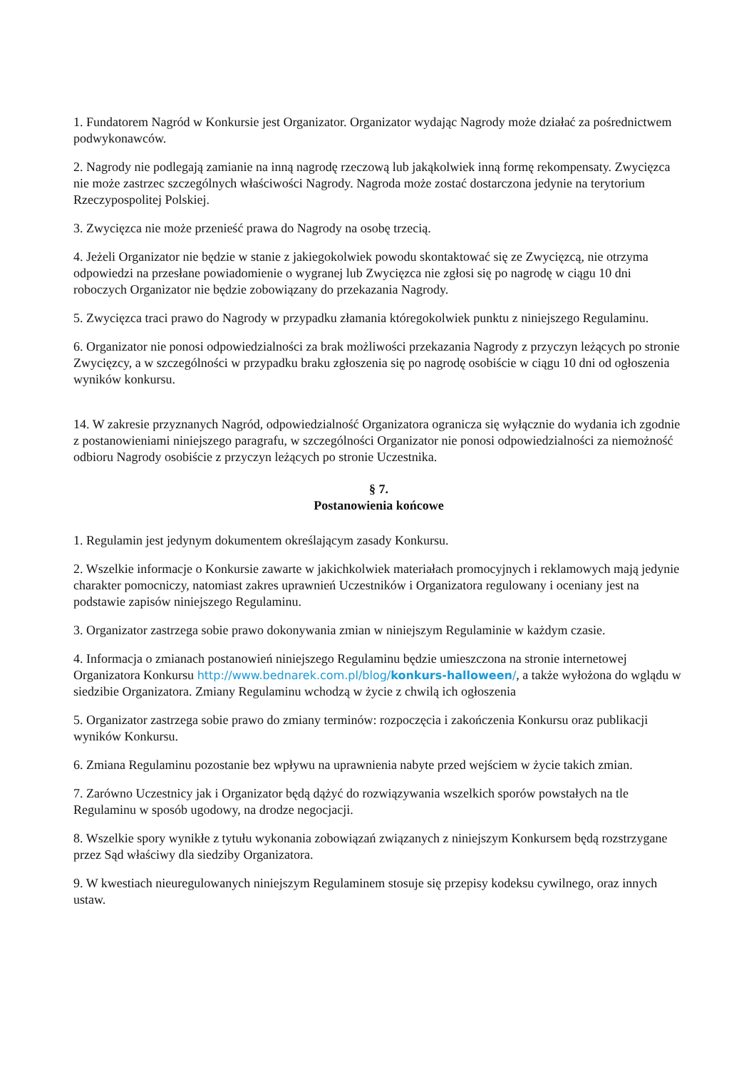1. Fundatorem Nagród w Konkursie jest Organizator. Organizator wydając Nagrody może działać za pośrednictwem podwykonawców.
2. Nagrody nie podlegają zamianie na inną nagrodę rzeczową lub jakąkolwiek inną formę rekompensaty. Zwycięzca nie może zastrzec szczególnych właściwości Nagrody. Nagroda może zostać dostarczona jedynie na terytorium Rzeczypospolitej Polskiej.
3. Zwycięzca nie może przenieść prawa do Nagrody na osobę trzecią.
4. Jeżeli Organizator nie będzie w stanie z jakiegokolwiek powodu skontaktować się ze Zwycięzcą, nie otrzyma odpowiedzi na przesłane powiadomienie o wygranej lub Zwycięzca nie zgłosi się po nagrodę w ciągu 10 dni roboczych Organizator nie będzie zobowiązany do przekazania Nagrody.
5. Zwycięzca traci prawo do Nagrody w przypadku złamania któregokolwiek punktu z niniejszego Regulaminu.
6. Organizator nie ponosi odpowiedzialności za brak możliwości przekazania Nagrody z przyczyn leżących po stronie Zwycięzcy, a w szczególności w przypadku braku zgłoszenia się po nagrodę osobiście w ciągu 10 dni od ogłoszenia wyników konkursu.
14. W zakresie przyznanych Nagród, odpowiedzialność Organizatora ogranicza się wyłącznie do wydania ich zgodnie z postanowieniami niniejszego paragrafu, w szczególności Organizator nie ponosi odpowiedzialności za niemożność odbioru Nagrody osobiście z przyczyn leżących po stronie Uczestnika.
§ 7.
Postanowienia końcowe
1. Regulamin jest jedynym dokumentem określającym zasady Konkursu.
2. Wszelkie informacje o Konkursie zawarte w jakichkolwiek materiałach promocyjnych i reklamowych mają jedynie charakter pomocniczy, natomiast zakres uprawnień Uczestników i Organizatora regulowany i oceniany jest na podstawie zapisów niniejszego Regulaminu.
3. Organizator zastrzega sobie prawo dokonywania zmian w niniejszym Regulaminie w każdym czasie.
4. Informacja o zmianach postanowień niniejszego Regulaminu będzie umieszczona na stronie internetowej Organizatora Konkursu http://www.bednarek.com.pl/blog/konkurs-halloween/, a także wyłożona do wglądu w siedzibie Organizatora. Zmiany Regulaminu wchodzą w życie z chwilą ich ogłoszenia
5. Organizator zastrzega sobie prawo do zmiany terminów: rozpoczęcia i zakończenia Konkursu oraz publikacji wyników Konkursu.
6. Zmiana Regulaminu pozostanie bez wpływu na uprawnienia nabyte przed wejściem w życie takich zmian.
7. Zarówno Uczestnicy jak i Organizator będą dążyć do rozwiązywania wszelkich sporów powstałych na tle Regulaminu w sposób ugodowy, na drodze negocjacji.
8. Wszelkie spory wynikłe z tytułu wykonania zobowiązań związanych z niniejszym Konkursem będą rozstrzygane przez Sąd właściwy dla siedziby Organizatora.
9. W kwestiach nieuregulowanych niniejszym Regulaminem stosuje się przepisy kodeksu cywilnego, oraz innych ustaw.